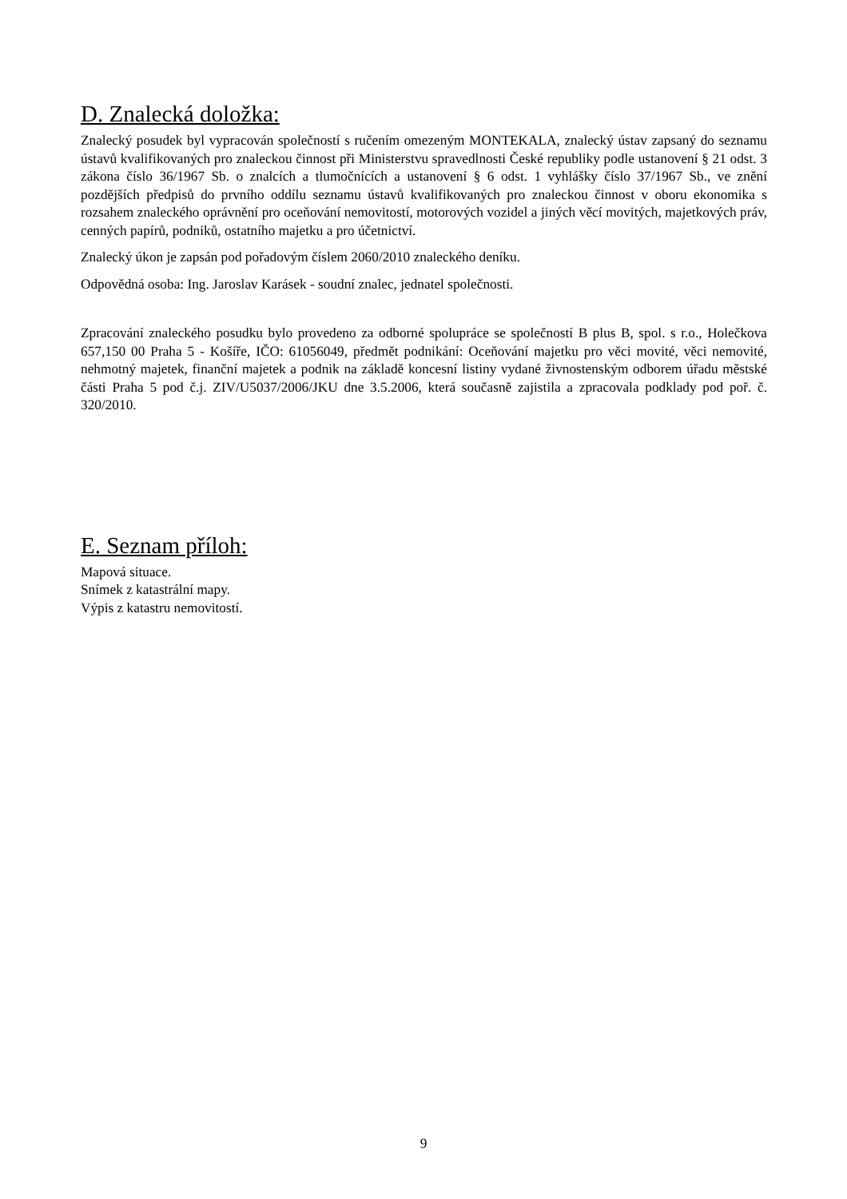D. Znalecká doložka:
Znalecký posudek byl vypracován společností s ručením omezeným MONTEKALA, znalecký ústav zapsaný do seznamu ústavů kvalifikovaných pro znaleckou činnost při Ministerstvu spravedlnosti České republiky podle ustanovení § 21 odst. 3 zákona číslo 36/1967 Sb. o znalcích a tlumočnících a ustanovení § 6 odst. 1 vyhlášky číslo 37/1967 Sb., ve znění pozdějších předpisů do prvního oddílu seznamu ústavů kvalifikovaných pro znaleckou činnost v oboru ekonomika s rozsahem znaleckého oprávnění pro oceňování nemovitostí, motorových vozidel a jiných věcí movitých, majetkových práv, cenných papírů, podniků, ostatního majetku a pro účetnictví.
Znalecký úkon je zapsán pod pořadovým číslem 2060/2010 znaleckého deníku.
Odpovědná osoba: Ing. Jaroslav Karásek - soudní znalec, jednatel společnosti.
Zpracování znaleckého posudku bylo provedeno za odborné spolupráce se společností B plus B, spol. s r.o., Holečkova 657,150 00 Praha 5 - Košíře, IČO: 61056049, předmět podnikání: Oceňování majetku pro věci movité, věci nemovité, nehmotný majetek, finanční majetek a podnik na základě koncesní listiny vydané živnostenským odborem úřadu městské části Praha 5 pod č.j. ZIV/U5037/2006/JKU dne 3.5.2006, která současně zajistila a zpracovala podklady pod poř. č. 320/2010.
E. Seznam příloh:
Mapová situace.
Snímek z katastrální mapy.
Výpis z katastru nemovitostí.
9